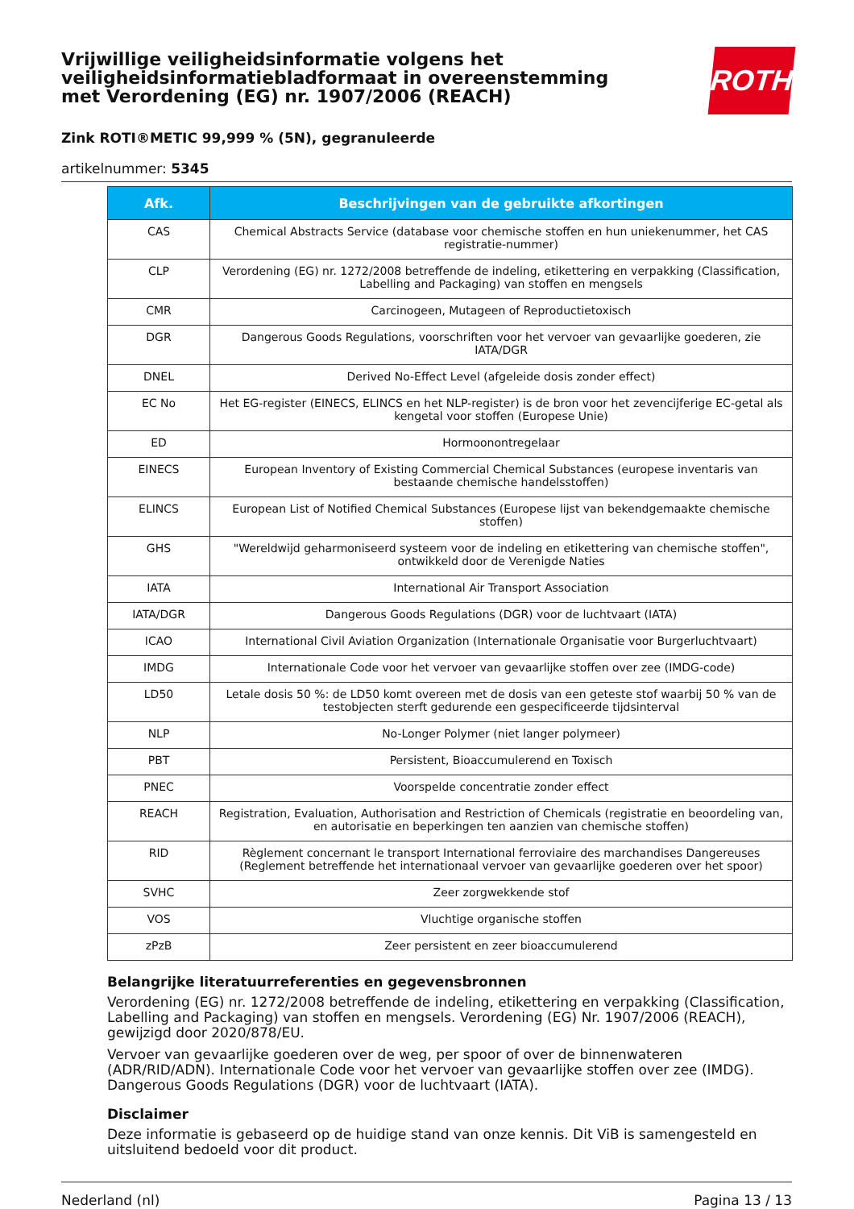ROTH
Vrijwillige veiligheidsinformatie volgens het veiligheidsinformatiebladformaat in overeenstemming met Verordening (EG) nr. 1907/2006 (REACH)
Zink ROTI®METIC 99,999 % (5N), gegranuleerde
artikelnummer: 5345
| Afk. | Beschrijvingen van de gebruikte afkortingen |
| --- | --- |
| CAS | Chemical Abstracts Service (database voor chemische stoffen en hun uniekenummer, het CAS registratie-nummer) |
| CLP | Verordening (EG) nr. 1272/2008 betreffende de indeling, etikettering en verpakking (Classification, Labelling and Packaging) van stoffen en mengsels |
| CMR | Carcinogeen, Mutageen of Reproductietoxisch |
| DGR | Dangerous Goods Regulations, voorschriften voor het vervoer van gevaarlijke goederen, zie IATA/DGR |
| DNEL | Derived No-Effect Level (afgeleide dosis zonder effect) |
| EC No | Het EG-register (EINECS, ELINCS en het NLP-register) is de bron voor het zevencijferige EC-getal als kengetal voor stoffen (Europese Unie) |
| ED | Hormoonontregelaar |
| EINECS | European Inventory of Existing Commercial Chemical Substances (europese inventaris van bestaande chemische handelsstoffen) |
| ELINCS | European List of Notified Chemical Substances (Europese lijst van bekendgemaakte chemische stoffen) |
| GHS | "Wereldwijd geharmoniseerd systeem voor de indeling en etikettering van chemische stoffen", ontwikkeld door de Verenigde Naties |
| IATA | International Air Transport Association |
| IATA/DGR | Dangerous Goods Regulations (DGR) voor de luchtvaart (IATA) |
| ICAO | International Civil Aviation Organization (Internationale Organisatie voor Burgerluchtvaart) |
| IMDG | Internationale Code voor het vervoer van gevaarlijke stoffen over zee (IMDG-code) |
| LD50 | Letale dosis 50 %: de LD50 komt overeen met de dosis van een geteste stof waarbij 50 % van de testobjecten sterft gedurende een gespecificeerde tijdsinterval |
| NLP | No-Longer Polymer (niet langer polymeer) |
| PBT | Persistent, Bioaccumulerend en Toxisch |
| PNEC | Voorspelde concentratie zonder effect |
| REACH | Registration, Evaluation, Authorisation and Restriction of Chemicals (registratie en beoordeling van, en autorisatie en beperkingen ten aanzien van chemische stoffen) |
| RID | Règlement concernant le transport International ferroviaire des marchandises Dangereuses (Reglement betreffende het internationaal vervoer van gevaarlijke goederen over het spoor) |
| SVHC | Zeer zorgwekkende stof |
| VOS | Vluchtige organische stoffen |
| zPzB | Zeer persistent en zeer bioaccumulerend |
Belangrijke literatuurreferenties en gegevensbronnen
Verordening (EG) nr. 1272/2008 betreffende de indeling, etikettering en verpakking (Classification, Labelling and Packaging) van stoffen en mengsels. Verordening (EG) Nr. 1907/2006 (REACH), gewijzigd door 2020/878/EU.
Vervoer van gevaarlijke goederen over de weg, per spoor of over de binnenwateren (ADR/RID/ADN). Internationale Code voor het vervoer van gevaarlijke stoffen over zee (IMDG). Dangerous Goods Regulations (DGR) voor de luchtvaart (IATA).
Disclaimer
Deze informatie is gebaseerd op de huidige stand van onze kennis. Dit ViB is samengesteld en uitsluitend bedoeld voor dit product.
Nederland (nl) Pagina 13 / 13